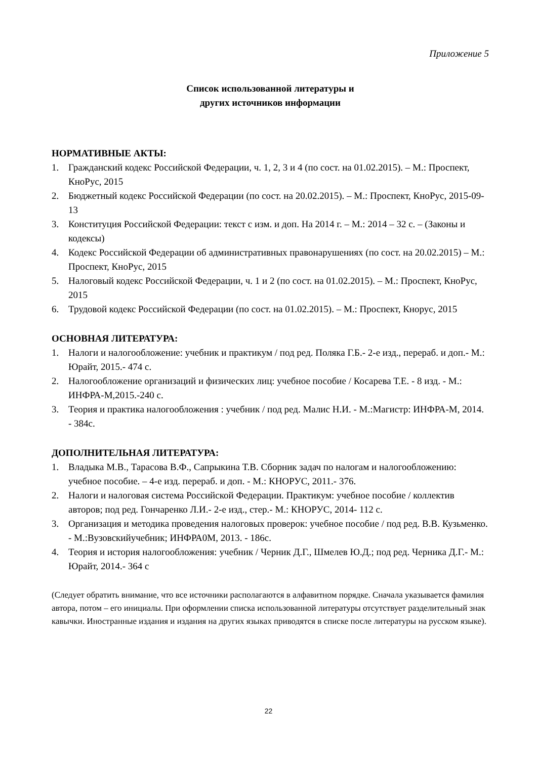Приложение 5
Список использованной литературы и
других источников информации
НОРМАТИВНЫЕ АКТЫ:
1. Гражданский кодекс Российской Федерации, ч. 1, 2, 3 и 4 (по сост. на 01.02.2015). – М.: Проспект, КноРус, 2015
2. Бюджетный кодекс Российской Федерации (по сост. на 20.02.2015). – М.: Проспект, КноРус, 2015-09-13
3. Конституция Российской Федерации: текст с изм. и доп. На 2014 г. – М.: 2014 – 32 с. – (Законы и кодексы)
4. Кодекс Российской Федерации об административных правонарушениях (по сост. на 20.02.2015) – М.: Проспект, КноРус, 2015
5. Налоговый кодекс Российской Федерации, ч. 1 и 2 (по сост. на 01.02.2015). – М.: Проспект, КноРус, 2015
6. Трудовой кодекс Российской Федерации (по сост. на 01.02.2015). – М.: Проспект, Кнорус, 2015
ОСНОВНАЯ ЛИТЕРАТУРА:
1. Налоги и налогообложение: учебник и практикум / под ред. Поляка Г.Б.- 2-е изд., перераб. и доп.- М.: Юрайт, 2015.- 474 с.
2. Налогообложение организаций и физических лиц: учебное пособие / Косарева Т.Е. - 8 изд. - М.: ИНФРА-М,2015.-240 с.
3. Теория и практика налогообложения : учебник / под ред. Малис Н.И. - М.:Магистр: ИНФРА-М, 2014. - 384с.
ДОПОЛНИТЕЛЬНАЯ ЛИТЕРАТУРА:
1. Владыка М.В., Тарасова В.Ф., Сапрыкина Т.В. Сборник задач по налогам и налогообложению: учебное пособие. – 4-е изд. перераб. и доп. - М.: КНОРУС, 2011.- 376.
2. Налоги и налоговая система Российской Федерации. Практикум: учебное пособие / коллектив авторов; под ред. Гончаренко Л.И.- 2-е изд., стер.- М.: КНОРУС, 2014- 112 с.
3. Организация и методика проведения налоговых проверок: учебное пособие / под ред. В.В. Кузьменко. - М.:Вузовскийучебник; ИНФРА0М, 2013. - 186с.
4. Теория и история налогообложения: учебник / Черник Д.Г., Шмелев Ю.Д.; под ред. Черника Д.Г.- М.: Юрайт, 2014.- 364 с
(Следует обратить внимание, что все источники располагаются в алфавитном порядке. Сначала указывается фамилия автора, потом – его инициалы. При оформлении списка использованной литературы отсутствует разделительный знак кавычки. Иностранные издания и издания на других языках приводятся в списке после литературы на русском языке).
22